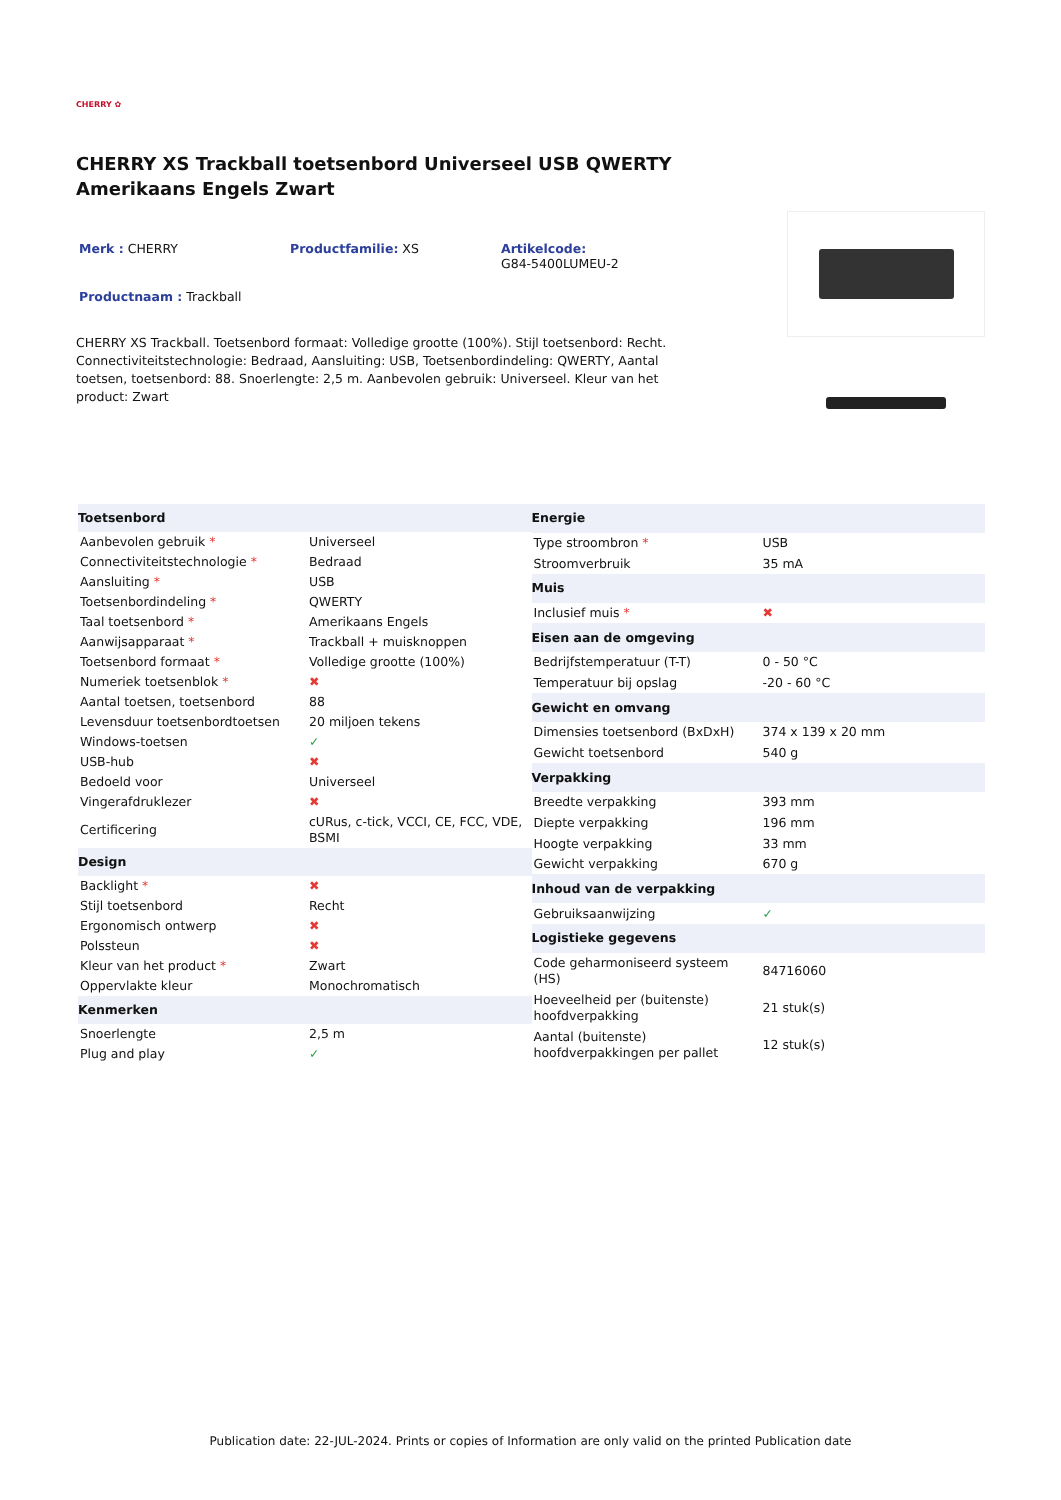CHERRY ✿
CHERRY XS Trackball toetsenbord Universeel USB QWERTY Amerikaans Engels Zwart
Merk : CHERRY Productfamilie: XS Artikelcode:
G84-5400LUMEU-2
Productnaam : Trackball
CHERRY XS Trackball. Toetsenbord formaat: Volledige grootte (100%). Stijl toetsenbord: Recht. Connectiviteitstechnologie: Bedraad, Aansluiting: USB, Toetsenbordindeling: QWERTY, Aantal toetsen, toetsenbord: 88. Snoerlengte: 2,5 m. Aanbevolen gebruik: Universeel. Kleur van het product: Zwart
| Toetsenbord | |
| --- | --- |
| Aanbevolen gebruik * | Universeel |
| Connectiviteitstechnologie * | Bedraad |
| Aansluiting * | USB |
| Toetsenbordindeling * | QWERTY |
| Taal toetsenbord * | Amerikaans Engels |
| Aanwijsapparaat * | Trackball + muisknoppen |
| Toetsenbord formaat * | Volledige grootte (100%) |
| Numeriek toetsenblok * | ✖ |
| Aantal toetsen, toetsenbord | 88 |
| Levensduur toetsenbordtoetsen | 20 miljoen tekens |
| Windows-toetsen | ✓ |
| USB-hub | ✖ |
| Bedoeld voor | Universeel |
| Vingerafdruklezer | ✖ |
| Certificering | cURus, c-tick, VCCI, CE, FCC, VDE, BSMI |
| Design | |
| Backlight * | ✖ |
| Stijl toetsenbord | Recht |
| Ergonomisch ontwerp | ✖ |
| Polssteun | ✖ |
| Kleur van het product * | Zwart |
| Oppervlakte kleur | Monochromatisch |
| Kenmerken | |
| Snoerlengte | 2,5 m |
| Plug and play | ✓ |
| Energie | |
| --- | --- |
| Type stroombron * | USB |
| Stroomverbruik | 35 mA |
| Muis | |
| Inclusief muis * | ✖ |
| Eisen aan de omgeving | |
| Bedrijfstemperatuur (T-T) | 0 - 50 °C |
| Temperatuur bij opslag | -20 - 60 °C |
| Gewicht en omvang | |
| Dimensies toetsenbord (BxDxH) | 374 x 139 x 20 mm |
| Gewicht toetsenbord | 540 g |
| Verpakking | |
| Breedte verpakking | 393 mm |
| Diepte verpakking | 196 mm |
| Hoogte verpakking | 33 mm |
| Gewicht verpakking | 670 g |
| Inhoud van de verpakking | |
| Gebruiksaanwijzing | ✓ |
| Logistieke gegevens | |
| Code geharmoniseerd systeem (HS) | 84716060 |
| Hoeveelheid per (buitenste) hoofdverpakking | 21 stuk(s) |
| Aantal (buitenste) hoofdverpakkingen per pallet | 12 stuk(s) |
Publication date: 22-JUL-2024. Prints or copies of Information are only valid on the printed Publication date